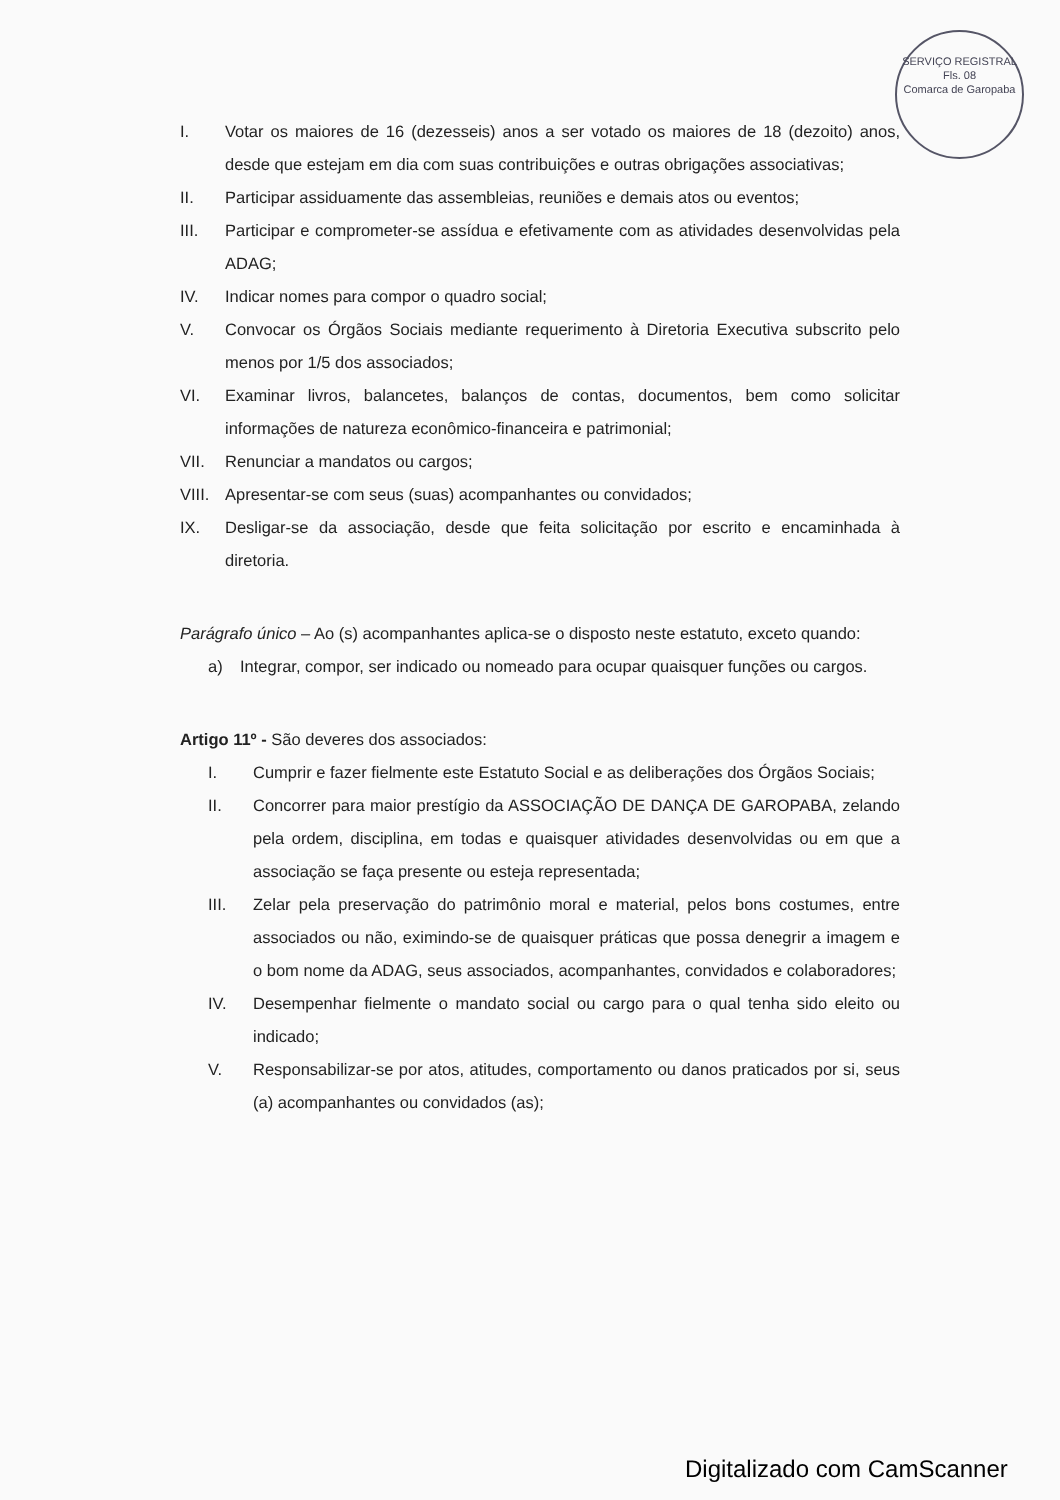SERVIÇO REGISTRAL
Fls. 08
Comarca de Garopaba
I. Votar os maiores de 16 (dezesseis) anos a ser votado os maiores de 18 (dezoito) anos, desde que estejam em dia com suas contribuições e outras obrigações associativas;
II. Participar assiduamente das assembleias, reuniões e demais atos ou eventos;
III. Participar e comprometer-se assídua e efetivamente com as atividades desenvolvidas pela ADAG;
IV. Indicar nomes para compor o quadro social;
V. Convocar os Órgãos Sociais mediante requerimento à Diretoria Executiva subscrito pelo menos por 1/5 dos associados;
VI. Examinar livros, balancetes, balanços de contas, documentos, bem como solicitar informações de natureza econômico-financeira e patrimonial;
VII. Renunciar a mandatos ou cargos;
VIII. Apresentar-se com seus (suas) acompanhantes ou convidados;
IX. Desligar-se da associação, desde que feita solicitação por escrito e encaminhada à diretoria.
Parágrafo único – Ao (s) acompanhantes aplica-se o disposto neste estatuto, exceto quando:
a) Integrar, compor, ser indicado ou nomeado para ocupar quaisquer funções ou cargos.
Artigo 11º - São deveres dos associados:
I. Cumprir e fazer fielmente este Estatuto Social e as deliberações dos Órgãos Sociais;
II. Concorrer para maior prestígio da ASSOCIAÇÃO DE DANÇA DE GAROPABA, zelando pela ordem, disciplina, em todas e quaisquer atividades desenvolvidas ou em que a associação se faça presente ou esteja representada;
III. Zelar pela preservação do patrimônio moral e material, pelos bons costumes, entre associados ou não, eximindo-se de quaisquer práticas que possa denegrir a imagem e o bom nome da ADAG, seus associados, acompanhantes, convidados e colaboradores;
IV. Desempenhar fielmente o mandato social ou cargo para o qual tenha sido eleito ou indicado;
V. Responsabilizar-se por atos, atitudes, comportamento ou danos praticados por si, seus (a) acompanhantes ou convidados (as);
Digitalizado com CamScanner